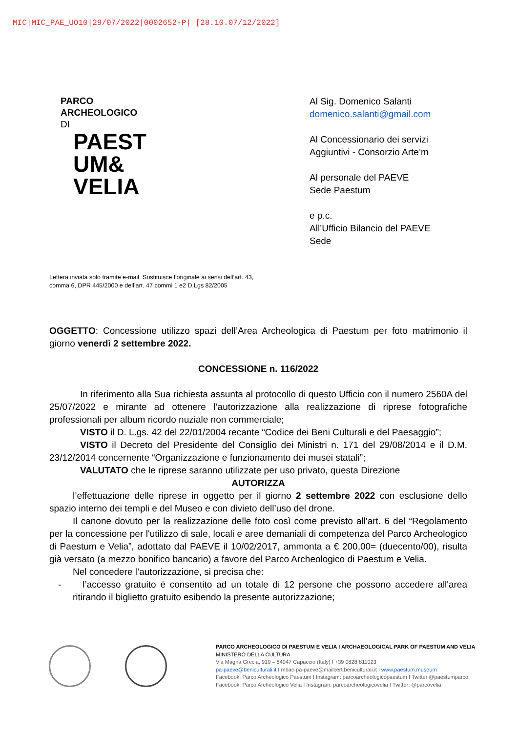MIC|MIC_PAE_UO10|29/07/2022|0002652-P| [28.10.07/12/2022]
PARCO
ARCHEOLOGICO
DI
PAEST
UM&
VELIA
Al Sig. Domenico Salanti
domenico.salanti@gmail.com
Al Concessionario dei servizi
Aggiuntivi - Consorzio Arte’m
Al personale del PAEVE
Sede Paestum
e p.c.
All’Ufficio Bilancio del PAEVE
Sede
Lettera inviata solo tramite e-mail. Sostituisce l’originale ai sensi dell’art. 43,
comma 6, DPR 445/2000 e dell’art. 47 commi 1 e2 D.Lgs 82/2005
OGGETTO: Concessione utilizzo spazi dell’Area Archeologica di Paestum per foto matrimonio il giorno venerdì 2 settembre 2022.
CONCESSIONE n. 116/2022
In riferimento alla Sua richiesta assunta al protocollo di questo Ufficio con il numero 2560A del 25/07/2022 e mirante ad ottenere l’autorizzazione alla realizzazione di riprese fotografiche professionali per album ricordo nuziale non commerciale;
VISTO il D. L.gs. 42 del 22/01/2004 recante “Codice dei Beni Culturali e del Paesaggio”;
VISTO il Decreto del Presidente del Consiglio dei Ministri n. 171 del 29/08/2014 e il D.M. 23/12/2014 concernente “Organizzazione e funzionamento dei musei statali”;
VALUTATO che le riprese saranno utilizzate per uso privato, questa Direzione
AUTORIZZA
l’effettuazione delle riprese in oggetto per il giorno 2 settembre 2022 con esclusione dello spazio interno dei templi e del Museo e con divieto dell’uso del drone.
Il canone dovuto per la realizzazione delle foto così come previsto all'art. 6 del “Regolamento per la concessione per l'utilizzo di sale, locali e aree demaniali di competenza del Parco Archeologico di Paestum e Velia”, adottato dal PAEVE il 10/02/2017, ammonta a € 200,00= (duecento/00), risulta già versato (a mezzo bonifico bancario) a favore del Parco Archeologico di Paestum e Velia.
Nel concedere l’autorizzazione, si precisa che:
- l’accesso gratuito è consentito ad un totale di 12 persone che possono accedere all'area ritirando il biglietto gratuito esibendo la presente autorizzazione;
PARCO ARCHEOLOGICO DI PAESTUM E VELIA I ARCHAEOLOGICAL PARK OF PAESTUM AND VELIA
MINISTERO DELLA CULTURA
Via Magna Grecia, 919 – 84047 Capaccio (Italy) I +39 0828 811023
pa-paeve@beniculturali.it I mbac-pa-paeve@mailcert.beniculturali.it I www.paestum.museum
Facebook: Parco Archeologico Paestum I Instagram: parcoarcheologicopaestum I Twitter @paestumparco
Facebook: Parco Archeologico Velia I Instagram: parcoarcheologicovelia I Twitter: @parcovelia